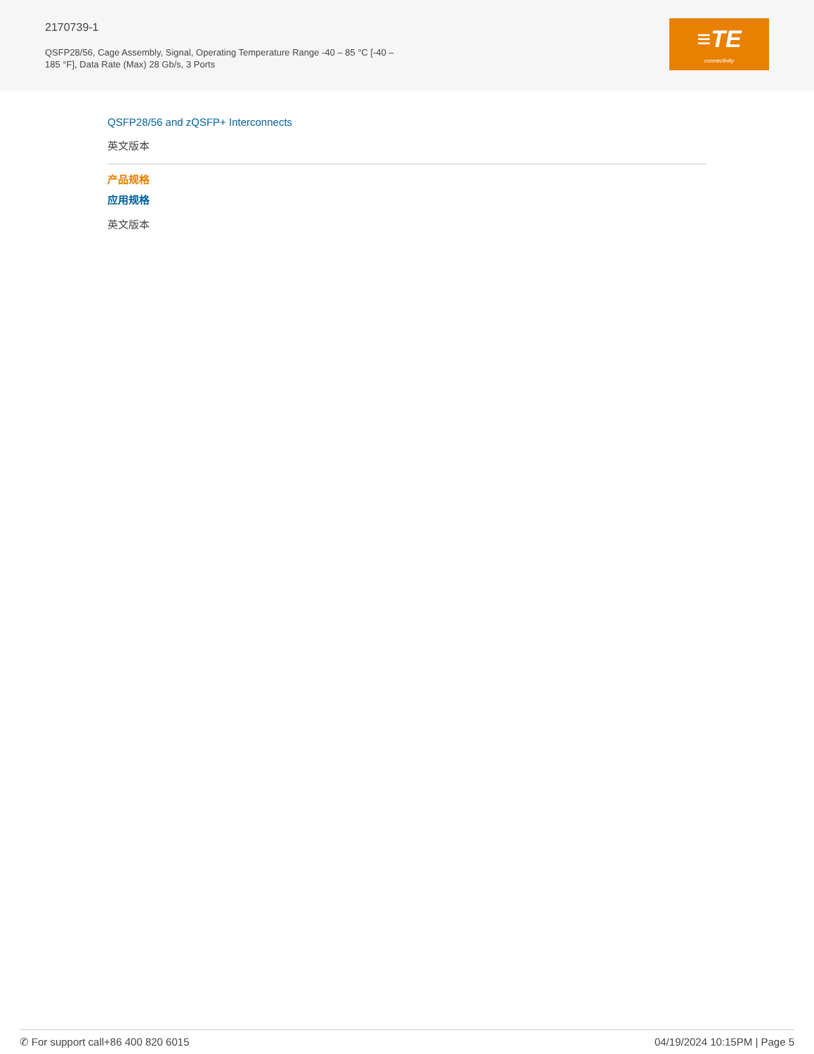2170739-1
QSFP28/56, Cage Assembly, Signal, Operating Temperature Range -40 – 85 °C [-40 – 185 °F], Data Rate (Max) 28 Gb/s, 3 Ports
≡TE
connectivity
QSFP28/56 and zQSFP+ Interconnects
英文版本
产品规格
应用规格
英文版本
✆ For support call+86 400 820 6015 04/19/2024 10:15PM | Page 5